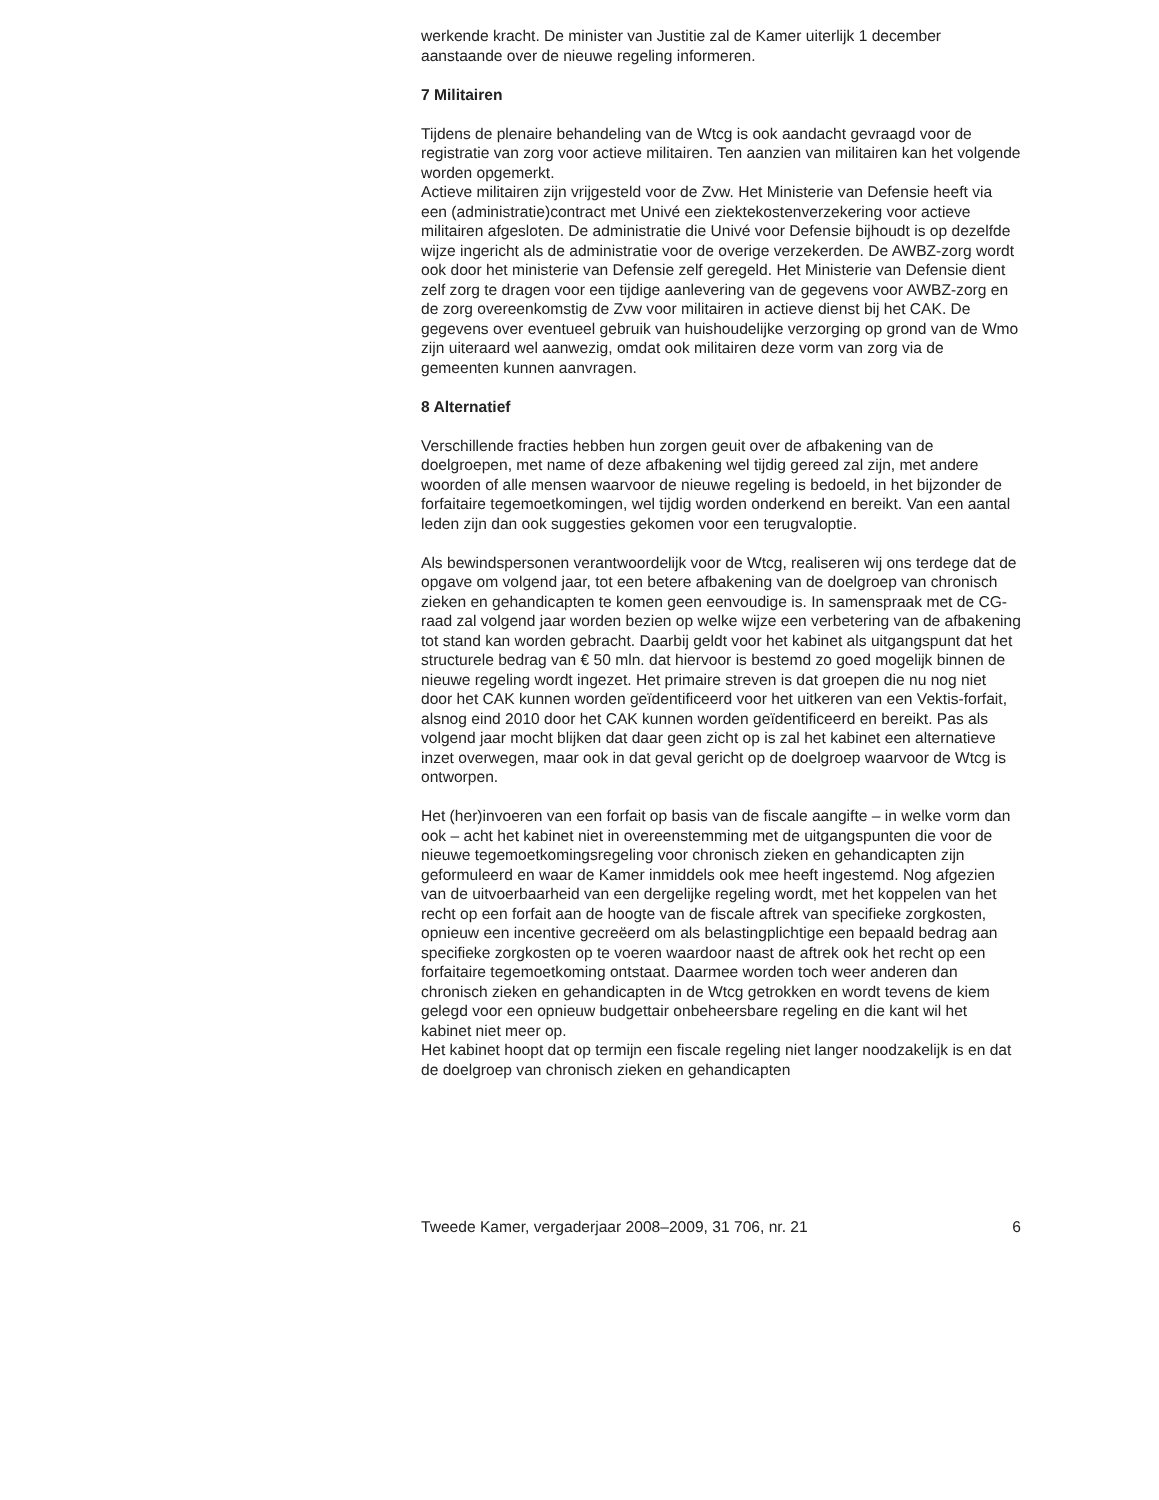werkende kracht. De minister van Justitie zal de Kamer uiterlijk 1 december aanstaande over de nieuwe regeling informeren.
7 Militairen
Tijdens de plenaire behandeling van de Wtcg is ook aandacht gevraagd voor de registratie van zorg voor actieve militairen. Ten aanzien van militairen kan het volgende worden opgemerkt.
Actieve militairen zijn vrijgesteld voor de Zvw. Het Ministerie van Defensie heeft via een (administratie)contract met Univé een ziektekostenverzekering voor actieve militairen afgesloten. De administratie die Univé voor Defensie bijhoudt is op dezelfde wijze ingericht als de administratie voor de overige verzekerden. De AWBZ-zorg wordt ook door het ministerie van Defensie zelf geregeld. Het Ministerie van Defensie dient zelf zorg te dragen voor een tijdige aanlevering van de gegevens voor AWBZ-zorg en de zorg overeenkomstig de Zvw voor militairen in actieve dienst bij het CAK. De gegevens over eventueel gebruik van huishoudelijke verzorging op grond van de Wmo zijn uiteraard wel aanwezig, omdat ook militairen deze vorm van zorg via de gemeenten kunnen aanvragen.
8 Alternatief
Verschillende fracties hebben hun zorgen geuit over de afbakening van de doelgroepen, met name of deze afbakening wel tijdig gereed zal zijn, met andere woorden of alle mensen waarvoor de nieuwe regeling is bedoeld, in het bijzonder de forfaitaire tegemoetkomingen, wel tijdig worden onderkend en bereikt. Van een aantal leden zijn dan ook suggesties gekomen voor een terugvaloptie.
Als bewindspersonen verantwoordelijk voor de Wtcg, realiseren wij ons terdege dat de opgave om volgend jaar, tot een betere afbakening van de doelgroep van chronisch zieken en gehandicapten te komen geen eenvoudige is. In samenspraak met de CG-raad zal volgend jaar worden bezien op welke wijze een verbetering van de afbakening tot stand kan worden gebracht. Daarbij geldt voor het kabinet als uitgangspunt dat het structurele bedrag van € 50 mln. dat hiervoor is bestemd zo goed mogelijk binnen de nieuwe regeling wordt ingezet. Het primaire streven is dat groepen die nu nog niet door het CAK kunnen worden geïdentificeerd voor het uitkeren van een Vektis-forfait, alsnog eind 2010 door het CAK kunnen worden geïdentificeerd en bereikt. Pas als volgend jaar mocht blijken dat daar geen zicht op is zal het kabinet een alternatieve inzet overwegen, maar ook in dat geval gericht op de doelgroep waarvoor de Wtcg is ontworpen.
Het (her)invoeren van een forfait op basis van de fiscale aangifte – in welke vorm dan ook – acht het kabinet niet in overeenstemming met de uitgangspunten die voor de nieuwe tegemoetkomingsregeling voor chronisch zieken en gehandicapten zijn geformuleerd en waar de Kamer inmiddels ook mee heeft ingestemd. Nog afgezien van de uitvoerbaarheid van een dergelijke regeling wordt, met het koppelen van het recht op een forfait aan de hoogte van de fiscale aftrek van specifieke zorgkosten, opnieuw een incentive gecreëerd om als belastingplichtige een bepaald bedrag aan specifieke zorgkosten op te voeren waardoor naast de aftrek ook het recht op een forfaitaire tegemoetkoming ontstaat. Daarmee worden toch weer anderen dan chronisch zieken en gehandicapten in de Wtcg getrokken en wordt tevens de kiem gelegd voor een opnieuw budgettair onbeheersbare regeling en die kant wil het kabinet niet meer op.
Het kabinet hoopt dat op termijn een fiscale regeling niet langer noodzakelijk is en dat de doelgroep van chronisch zieken en gehandicapten
Tweede Kamer, vergaderjaar 2008–2009, 31 706, nr. 21 6